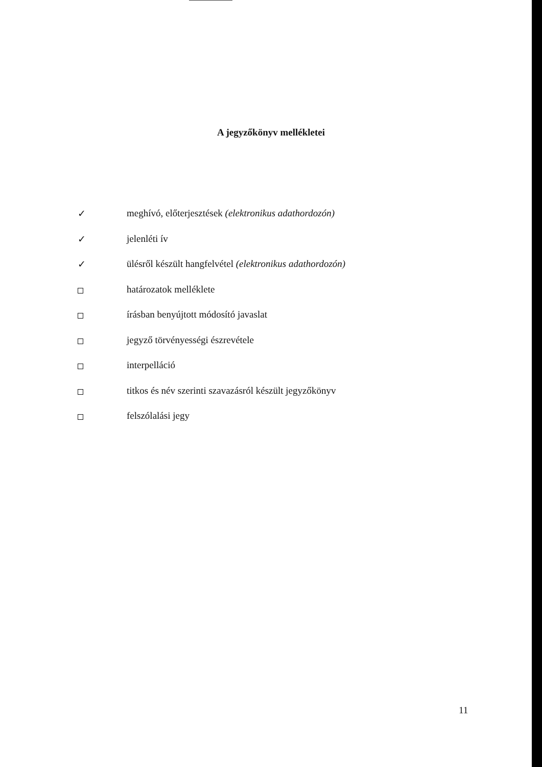A jegyzőkönyv mellékletei
✓ meghívó, előterjesztések (elektronikus adathordozón)
✓ jelenléti ív
✓ ülésről készült hangfelvétel (elektronikus adathordozón)
határozatok melléklete
írásban benyújtott módosító javaslat
jegyző törvényességi észrevétele
interpelláció
titkos és név szerinti szavazásról készült jegyzőkönyv
felszólalási jegy
11